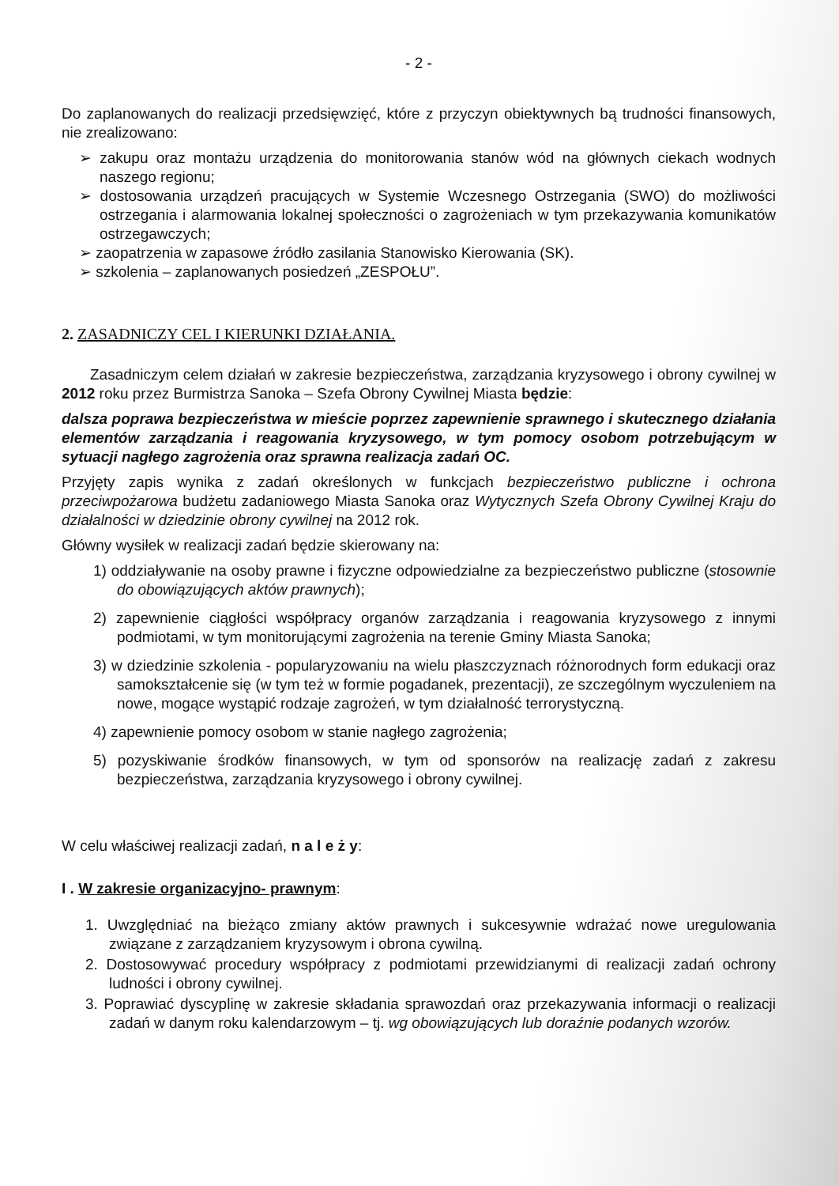- 2 -
Do zaplanowanych do realizacji przedsięwzięć, które z przyczyn obiektywnych bą trudności finansowych, nie zrealizowano:
➢ zakupu oraz montażu urządzenia do monitorowania stanów wód na głównych ciekach wodnych naszego regionu;
➢ dostosowania urządzeń pracujących w Systemie Wczesnego Ostrzegania (SWO) do możliwości ostrzegania i alarmowania lokalnej społeczności o zagrożeniach w tym przekazywania komunikatów ostrzegawczych;
➢ zaopatrzenia w zapasowe źródło zasilania Stanowisko Kierowania (SK).
➢ szkolenia – zaplanowanych posiedzeń „ZESPOŁU”.
2. ZASADNICZY CEL I KIERUNKI DZIAŁANIA.
Zasadniczym celem działań w zakresie bezpieczeństwa, zarządzania kryzysowego i obrony cywilnej w 2012 roku przez Burmistrza Sanoka – Szefa Obrony Cywilnej Miasta będzie:
dalsza poprawa bezpieczeństwa w mieście poprzez zapewnienie sprawnego i skutecznego działania elementów zarządzania i reagowania kryzysowego, w tym pomocy osobom potrzebującym w sytuacji nagłego zagrożenia oraz sprawna realizacja zadań OC.
Przyjęty zapis wynika z zadań określonych w funkcjach bezpieczeństwo publiczne i ochrona przeciwpożarowa budżetu zadaniowego Miasta Sanoka oraz Wytycznych Szefa Obrony Cywilnej Kraju do działalności w dziedzinie obrony cywilnej na 2012 rok.
Główny wysiłek w realizacji zadań będzie skierowany na:
1) oddziaływanie na osoby prawne i fizyczne odpowiedzialne za bezpieczeństwo publiczne (stosownie do obowiązujących aktów prawnych);
2) zapewnienie ciągłości współpracy organów zarządzania i reagowania kryzysowego z innymi podmiotami, w tym monitorującymi zagrożenia na terenie Gminy Miasta Sanoka;
3) w dziedzinie szkolenia - popularyzowaniu na wielu płaszczyznach różnorodnych form edukacji oraz samokształcenie się (w tym też w formie pogadanek, prezentacji), ze szczególnym wyczuleniem na nowe, mogące wystąpić rodzaje zagrożeń, w tym działalność terrorystyczną.
4) zapewnienie pomocy osobom w stanie nagłego zagrożenia;
5) pozyskiwanie środków finansowych, w tym od sponsorów na realizację zadań z zakresu bezpieczeństwa, zarządzania kryzysowego i obrony cywilnej.
W celu właściwej realizacji zadań, n a l e ż y:
I . W zakresie organizacyjno- prawnym:
1. Uwzględniać na bieżąco zmiany aktów prawnych i sukcesywnie wdrażać nowe uregulowania związane z zarządzaniem kryzysowym i obrona cywilną.
2. Dostosowywać procedury współpracy z podmiotami przewidzianymi di realizacji zadań ochrony ludności i obrony cywilnej.
3. Poprawiać dyscyplinę w zakresie składania sprawozdań oraz przekazywania informacji o realizacji zadań w danym roku kalendarzowym – tj. wg obowiązujących lub doraźnie podanych wzorów.